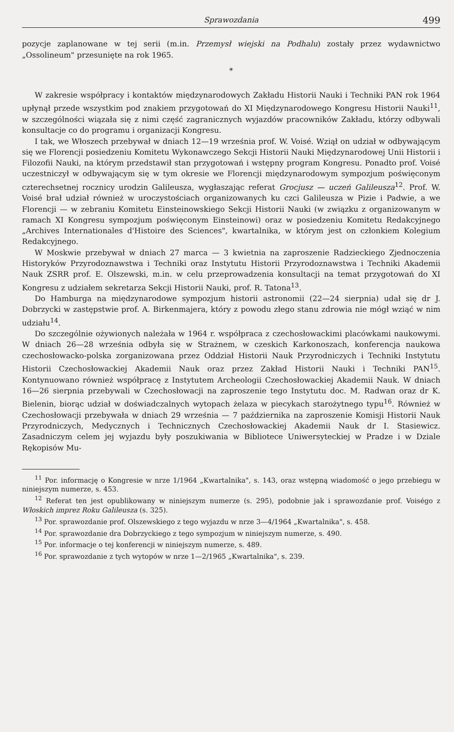Sprawozdania 499
pozycje zaplanowane w tej serii (m.in. Przemysł wiejski na Podhalu) zostały przez wydawnictwo „Ossolineum" przesunięte na rok 1965.
*
W zakresie współpracy i kontaktów międzynarodowych Zakładu Historii Nauki i Techniki PAN rok 1964 upłynął przede wszystkim pod znakiem przygotowań do XI Międzynarodowego Kongresu Historii Nauki<sup>11</sup>, w szczególności wiązała się z nimi część zagranicznych wyjazdów pracowników Zakładu, którzy odbywali konsultacje co do programu i organizacji Kongresu.
I tak, we Włoszech przebywał w dniach 12—19 września prof. W. Voisé. Wziął on udział w odbywającym się we Florencji posiedzeniu Komitetu Wykonawczego Sekcji Historii Nauki Międzynarodowej Unii Historii i Filozofii Nauki, na którym przedstawił stan przygotowań i wstępny program Kongresu. Ponadto prof. Voisé uczestniczył w odbywającym się w tym okresie we Florencji międzynarodowym sympozjum poświęconym czterechsetnej rocznicy urodzin Galileusza, wygłaszając referat Grocjusz — uczeń Galileusza<sup>12</sup>. Prof. W. Voisé brał udział również w uroczystościach organizowanych ku czci Galileusza w Pizie i Padwie, a we Florencji — w zebraniu Komitetu Einsteinowskiego Sekcji Historii Nauki (w związku z organizowanym w ramach XI Kongresu sympozjum poświęconym Einsteinowi) oraz w posiedzeniu Komitetu Redakcyjnego „Archives Internationales d'Histoire des Sciences", kwartalnika, w którym jest on członkiem Kolegium Redakcyjnego.
W Moskwie przebywał w dniach 27 marca — 3 kwietnia na zaproszenie Radzieckiego Zjednoczenia Historyków Przyrodoznawstwa i Techniki oraz Instytutu Historii Przyrodoznawstwa i Techniki Akademii Nauk ZSRR prof. E. Olszewski, m.in. w celu przeprowadzenia konsultacji na temat przygotowań do XI Kongresu z udziałem sekretarza Sekcji Historii Nauki, prof. R. Tatona<sup>13</sup>.
Do Hamburga na międzynarodowe sympozjum historii astronomii (22—24 sierpnia) udał się dr J. Dobrzycki w zastępstwie prof. A. Birkenmajera, który z powodu złego stanu zdrowia nie mógł wziąć w nim udziału<sup>14</sup>.
Do szczególnie ożywionych należała w 1964 r. współpraca z czechosłowackimi placówkami naukowymi. W dniach 26—28 września odbyła się w Strażnem, w czeskich Karkonoszach, konferencja naukowa czechosłowacko-polska zorganizowana przez Oddział Historii Nauk Przyrodniczych i Techniki Instytutu Historii Czechosłowackiej Akademii Nauk oraz przez Zakład Historii Nauki i Techniki PAN<sup>15</sup>. Kontynuowano również współpracę z Instytutem Archeologii Czechosłowackiej Akademii Nauk. W dniach 16—26 sierpnia przebywali w Czechosłowacji na zaproszenie tego Instytutu doc. M. Radwan oraz dr K. Bielenin, biorąc udział w doświadczalnych wytopach żelaza w piecykach starożytnego typu<sup>16</sup>. Również w Czechosłowacji przebywała w dniach 29 września — 7 października na zaproszenie Komisji Historii Nauk Przyrodniczych, Medycznych i Technicznych Czechosłowackiej Akademii Nauk dr I. Stasiewicz. Zasadniczym celem jej wyjazdu były poszukiwania w Bibliotece Uniwersyteckiej w Pradze i w Dziale Rękopisów Mu-
<sup>11</sup> Por. informację o Kongresie w nrze 1/1964 „Kwartalnika", s. 143, oraz wstępną wiadomość o jego przebiegu w niniejszym numerze, s. 453.
<sup>12</sup> Referat ten jest opublikowany w niniejszym numerze (s. 295), podobnie jak i sprawozdanie prof. Voiségo z Włoskich imprez Roku Galileusza (s. 325).
<sup>13</sup> Por. sprawozdanie prof. Olszewskiego z tego wyjazdu w nrze 3—4/1964 „Kwartalnika", s. 458.
<sup>14</sup> Por. sprawozdanie dra Dobrzyckiego z tego sympozjum w niniejszym numerze, s. 490.
<sup>15</sup> Por. informacje o tej konferencji w niniejszym numerze, s. 489.
<sup>16</sup> Por. sprawozdanie z tych wytopów w nrze 1—2/1965 „Kwartalnika", s. 239.